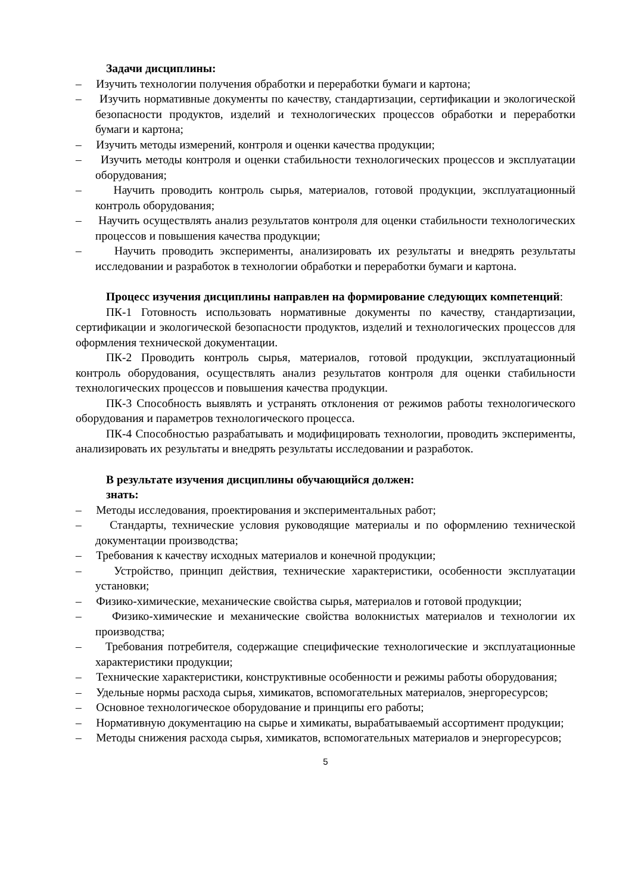Задачи дисциплины:
– Изучить технологии получения обработки и переработки бумаги и картона;
– Изучить нормативные документы по качеству, стандартизации, сертификации и экологической безопасности продуктов, изделий и технологических процессов обработки и переработки бумаги и картона;
– Изучить методы измерений, контроля и оценки качества продукции;
– Изучить методы контроля и оценки стабильности технологических процессов и эксплуатации оборудования;
– Научить проводить контроль сырья, материалов, готовой продукции, эксплуатационный контроль оборудования;
– Научить осуществлять анализ результатов контроля для оценки стабильности технологических процессов и повышения качества продукции;
– Научить проводить эксперименты, анализировать их результаты и внедрять результаты исследовании и разработок в технологии обработки и переработки бумаги и картона.
Процесс изучения дисциплины направлен на формирование следующих компетенций:
ПК-1 Готовность использовать нормативные документы по качеству, стандартизации, сертификации и экологической безопасности продуктов, изделий и технологических процессов для оформления технической документации.
ПК-2 Проводить контроль сырья, материалов, готовой продукции, эксплуатационный контроль оборудования, осуществлять анализ результатов контроля для оценки стабильности технологических процессов и повышения качества продукции.
ПК-3 Способность выявлять и устранять отклонения от режимов работы технологического оборудования и параметров технологического процесса.
ПК-4 Способностью разрабатывать и модифицировать технологии, проводить эксперименты, анализировать их результаты и внедрять результаты исследовании и разработок.
В результате изучения дисциплины обучающийся должен:
знать:
– Методы исследования, проектирования и экспериментальных работ;
– Стандарты, технические условия руководящие материалы и по оформлению технической документации производства;
– Требования к качеству исходных материалов и конечной продукции;
– Устройство, принцип действия, технические характеристики, особенности эксплуатации установки;
– Физико-химические, механические свойства сырья, материалов и готовой продукции;
– Физико-химические и механические свойства волокнистых материалов и технологии их производства;
– Требования потребителя, содержащие специфические технологические и эксплуатационные характеристики продукции;
– Технические характеристики, конструктивные особенности и режимы работы оборудования;
– Удельные нормы расхода сырья, химикатов, вспомогательных материалов, энергоресурсов;
– Основное технологическое оборудование и принципы его работы;
– Нормативную документацию на сырье и химикаты, вырабатываемый ассортимент продукции;
– Методы снижения расхода сырья, химикатов, вспомогательных материалов и энергоресурсов;
5